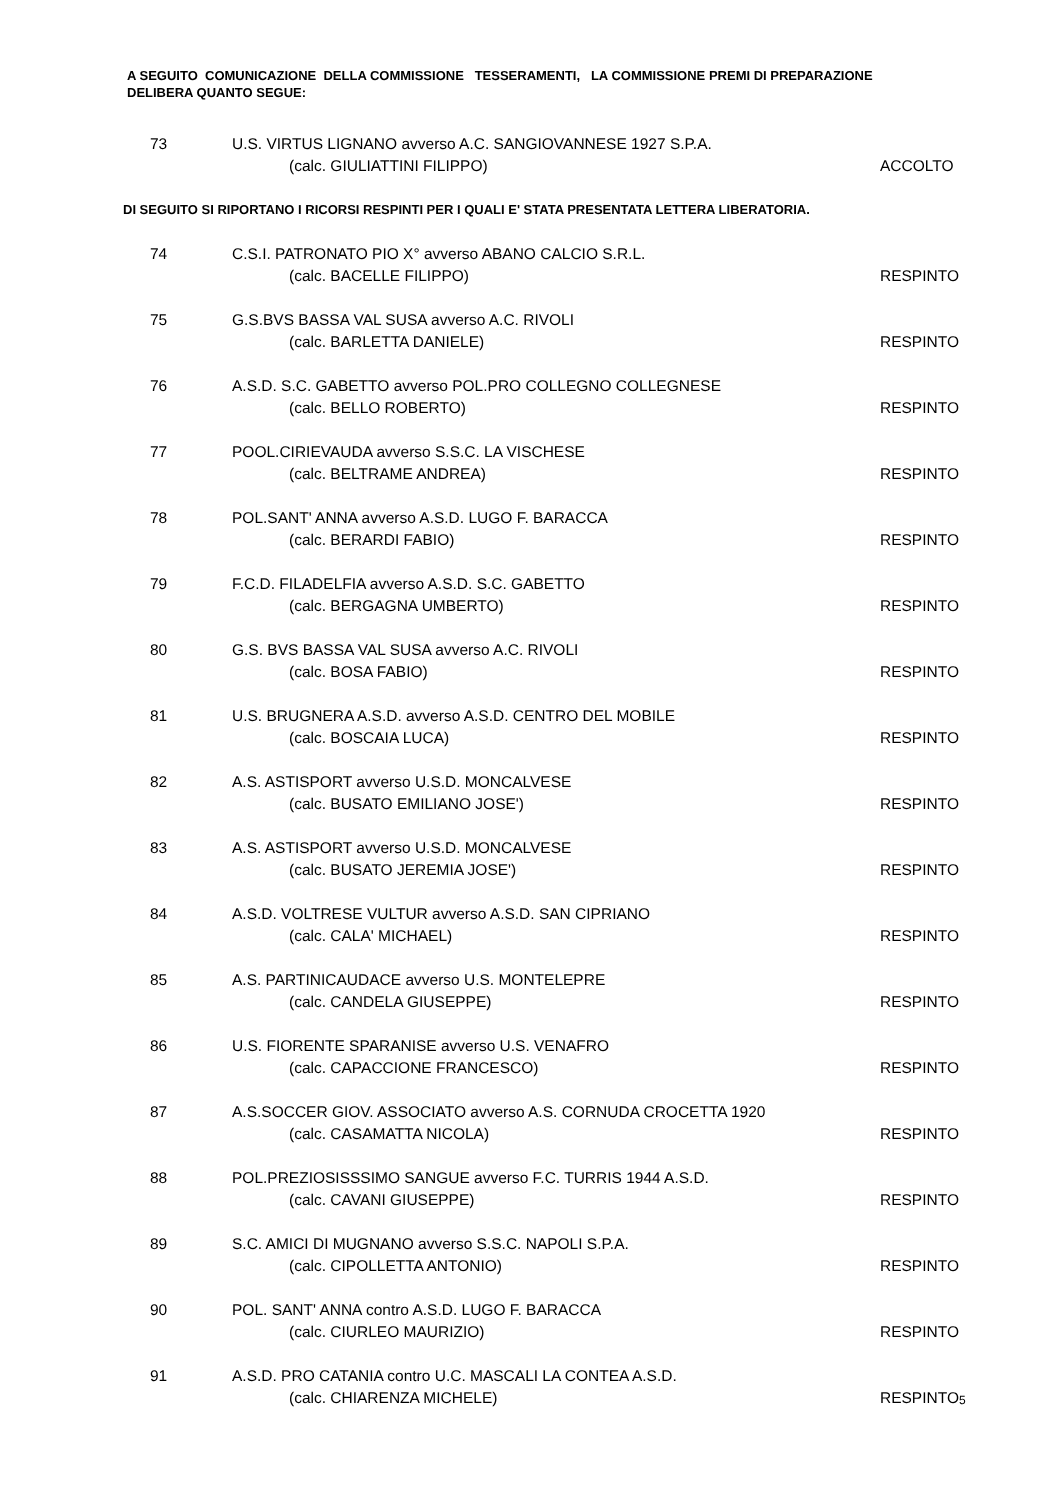A SEGUITO COMUNICAZIONE DELLA COMMISSIONE TESSERAMENTI, LA COMMISSIONE PREMI DI PREPARAZIONE DELIBERA QUANTO SEGUE:
73 U.S. VIRTUS LIGNANO avverso A.C. SANGIOVANNESE 1927 S.P.A.
(calc. GIULIATTINI FILIPPO) ACCOLTO
DI SEGUITO SI RIPORTANO I RICORSI RESPINTI PER I QUALI E' STATA PRESENTATA LETTERA LIBERATORIA.
74 C.S.I. PATRONATO PIO X° avverso ABANO CALCIO S.R.L.
(calc. BACELLE FILIPPO) RESPINTO
75 G.S.BVS BASSA VAL SUSA avverso A.C. RIVOLI
(calc. BARLETTA DANIELE) RESPINTO
76 A.S.D. S.C. GABETTO avverso POL.PRO COLLEGNO COLLEGNESE
(calc. BELLO ROBERTO) RESPINTO
77 POOL.CIRIEVAUDA avverso S.S.C. LA VISCHESE
(calc. BELTRAME ANDREA) RESPINTO
78 POL.SANT' ANNA avverso A.S.D. LUGO F. BARACCA
(calc. BERARDI FABIO) RESPINTO
79 F.C.D. FILADELFIA avverso A.S.D. S.C. GABETTO
(calc. BERGAGNA UMBERTO) RESPINTO
80 G.S. BVS BASSA VAL SUSA avverso A.C. RIVOLI
(calc. BOSA FABIO) RESPINTO
81 U.S. BRUGNERA A.S.D. avverso A.S.D. CENTRO DEL MOBILE
(calc. BOSCAIA LUCA) RESPINTO
82 A.S. ASTISPORT avverso U.S.D. MONCALVESE
(calc. BUSATO EMILIANO JOSE') RESPINTO
83 A.S. ASTISPORT avverso U.S.D. MONCALVESE
(calc. BUSATO JEREMIA JOSE') RESPINTO
84 A.S.D. VOLTRESE VULTUR avverso A.S.D. SAN CIPRIANO
(calc. CALA' MICHAEL) RESPINTO
85 A.S. PARTINICAUDACE avverso U.S. MONTELEPRE
(calc. CANDELA GIUSEPPE) RESPINTO
86 U.S. FIORENTE SPARANISE avverso U.S. VENAFRO
(calc. CAPACCIONE FRANCESCO) RESPINTO
87 A.S.SOCCER GIOV. ASSOCIATO avverso A.S. CORNUDA CROCETTA 1920
(calc. CASAMATTA NICOLA) RESPINTO
88 POL.PREZIOSISSSIMO SANGUE avverso F.C. TURRIS 1944 A.S.D.
(calc. CAVANI GIUSEPPE) RESPINTO
89 S.C. AMICI DI MUGNANO avverso S.S.C. NAPOLI S.P.A.
(calc. CIPOLLETTA ANTONIO) RESPINTO
90 POL. SANT' ANNA contro A.S.D. LUGO F. BARACCA
(calc. CIURLEO MAURIZIO) RESPINTO
91 A.S.D. PRO CATANIA contro U.C. MASCALI LA CONTEA A.S.D.
(calc. CHIARENZA MICHELE) RESPINTO
5